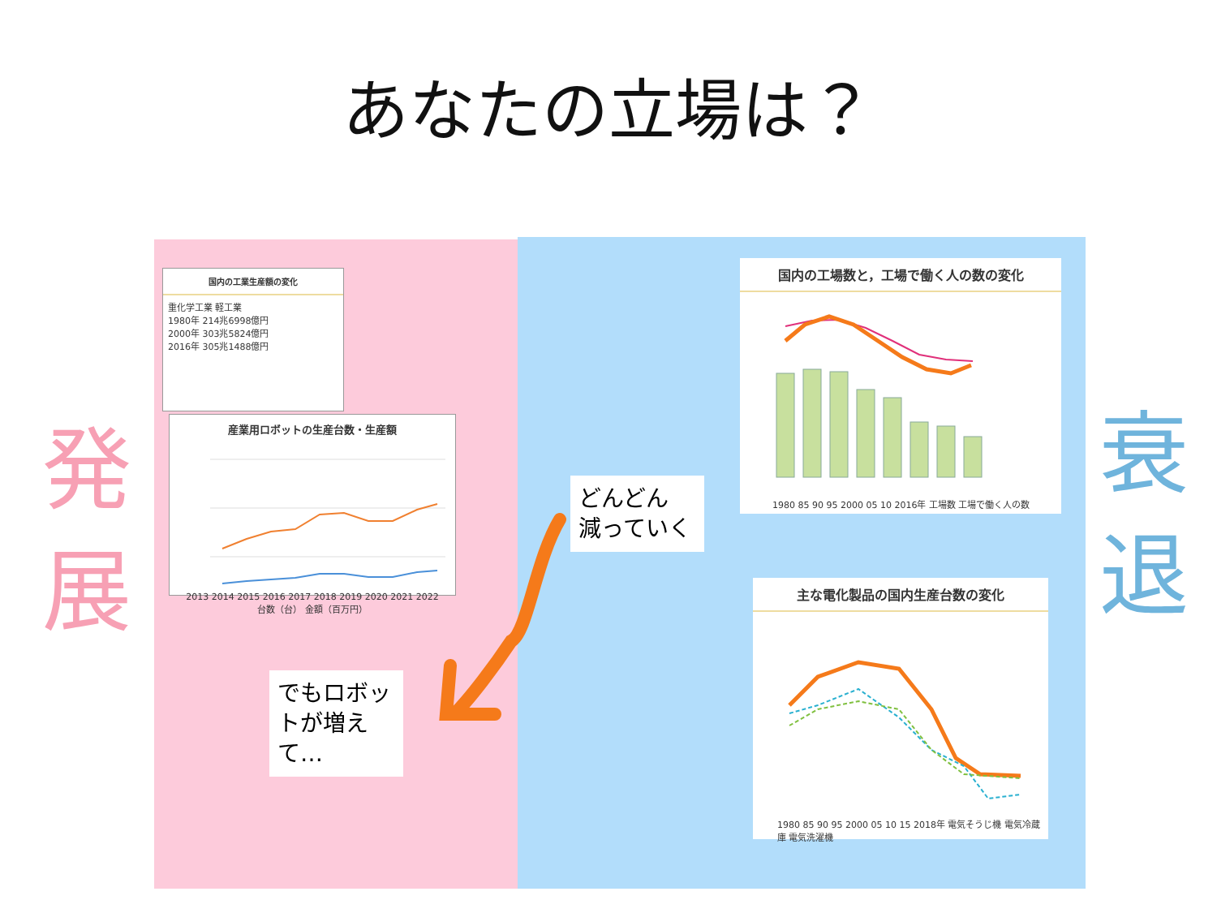あなたの立場は？
発
展
衰
退
国内の工業生産額の変化
重化学工業 軽工業
1980年 214兆6998億円
2000年 303兆5824億円
2016年 305兆1488億円
産業用ロボットの生産台数・生産額
2013 2014 2015 2016 2017 2018 2019 2020 2021 2022
台数（台） 金額（百万円）
国内の工場数と，工場で働く人の数の変化
1980 85 90 95 2000 05 10 2016年 工場数 工場で働く人の数
どんどん
減っていく
でもロボットが増えて…
主な電化製品の国内生産台数の変化
1980 85 90 95 2000 05 10 15 2018年 電気そうじ機 電気冷蔵庫 電気洗濯機